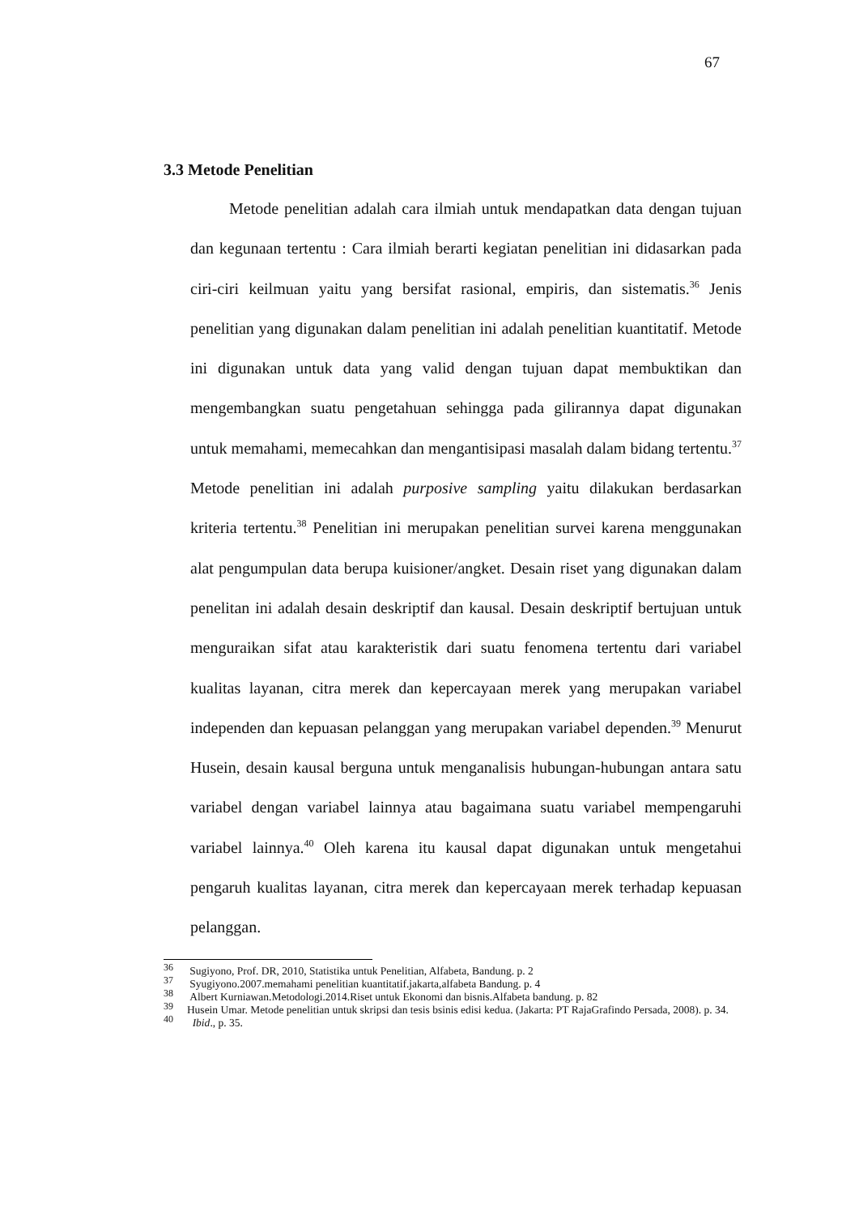67
3.3 Metode Penelitian
Metode penelitian adalah cara ilmiah untuk mendapatkan data dengan tujuan dan kegunaan tertentu : Cara ilmiah berarti kegiatan penelitian ini didasarkan pada ciri-ciri keilmuan yaitu yang bersifat rasional, empiris, dan sistematis.<sup>36</sup> Jenis penelitian yang digunakan dalam penelitian ini adalah penelitian kuantitatif. Metode ini digunakan untuk data yang valid dengan tujuan dapat membuktikan dan mengembangkan suatu pengetahuan sehingga pada gilirannya dapat digunakan untuk memahami, memecahkan dan mengantisipasi masalah dalam bidang tertentu.<sup>37</sup> Metode penelitian ini adalah purposive sampling yaitu dilakukan berdasarkan kriteria tertentu.<sup>38</sup> Penelitian ini merupakan penelitian survei karena menggunakan alat pengumpulan data berupa kuisioner/angket. Desain riset yang digunakan dalam penelitan ini adalah desain deskriptif dan kausal. Desain deskriptif bertujuan untuk menguraikan sifat atau karakteristik dari suatu fenomena tertentu dari variabel kualitas layanan, citra merek dan kepercayaan merek yang merupakan variabel independen dan kepuasan pelanggan yang merupakan variabel dependen.<sup>39</sup> Menurut Husein, desain kausal berguna untuk menganalisis hubungan-hubungan antara satu variabel dengan variabel lainnya atau bagaimana suatu variabel mempengaruhi variabel lainnya.<sup>40</sup> Oleh karena itu kausal dapat digunakan untuk mengetahui pengaruh kualitas layanan, citra merek dan kepercayaan merek terhadap kepuasan pelanggan.
<sup>36</sup> Sugiyono, Prof. DR, 2010, Statistika untuk Penelitian, Alfabeta, Bandung. p. 2
<sup>37</sup> Syugiyono.2007.memahami penelitian kuantitatif.jakarta,alfabeta Bandung. p. 4
<sup>38</sup> Albert Kurniawan.Metodologi.2014.Riset untuk Ekonomi dan bisnis.Alfabeta bandung. p. 82
<sup>39</sup> Husein Umar. Metode penelitian untuk skripsi dan tesis bsinis edisi kedua. (Jakarta: PT RajaGrafindo Persada, 2008). p. 34.
<sup>40</sup> Ibid., p. 35.